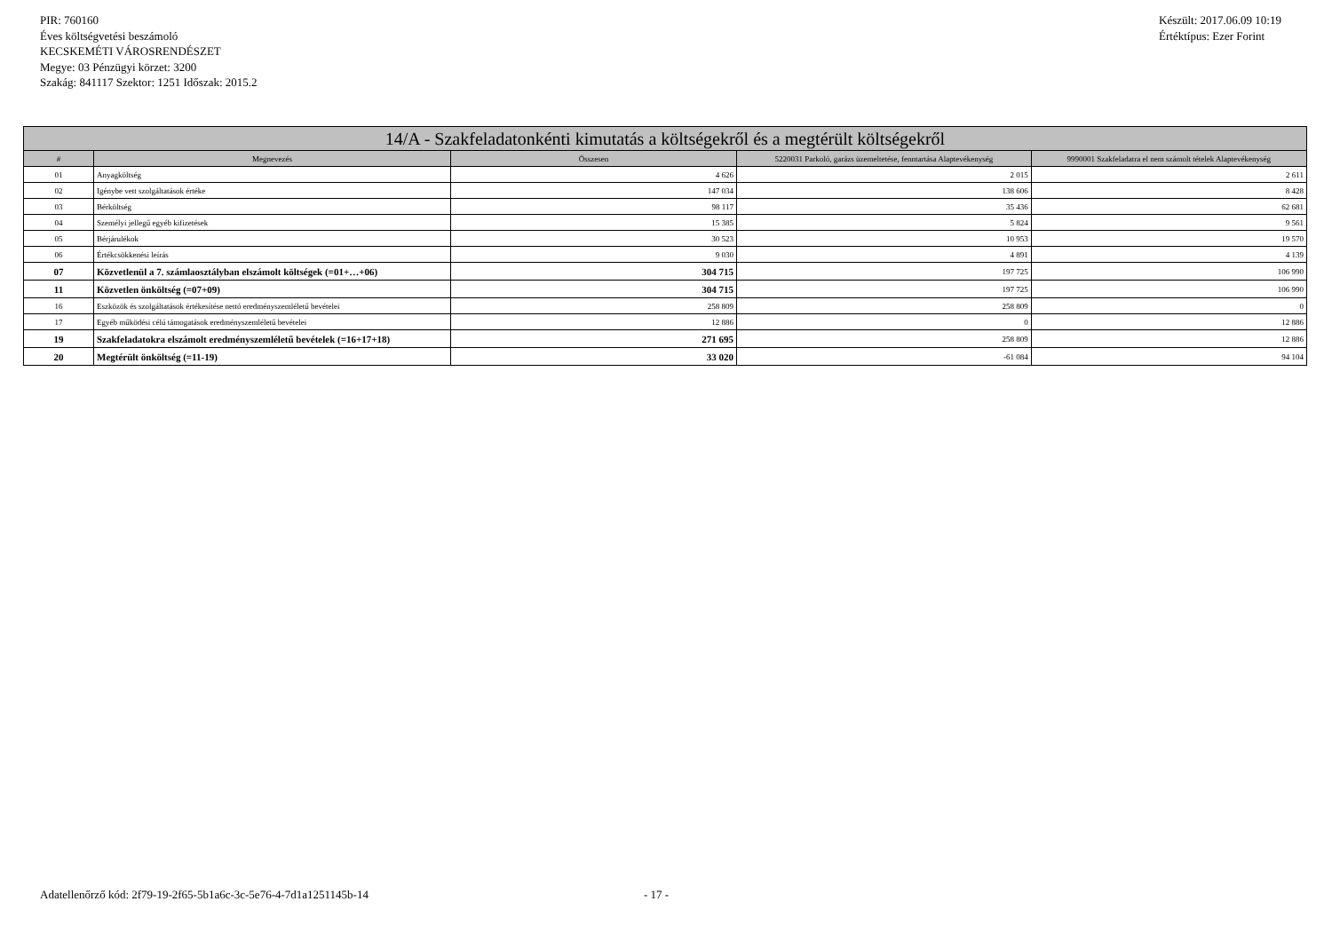PIR: 760160
Éves költségvetési beszámoló
KECSKEMÉTI VÁROSRENDÉSZET
Megye: 03 Pénzügyi körzet: 3200
Szakág: 841117 Szektor: 1251 Időszak: 2015.2
Készült: 2017.06.09 10:19
Értéktípus: Ezer Forint
| 14/A - Szakfeladatonkénti kimutatás a költségekről és a megtérült költségekről | | | | |
| --- | --- | --- | --- | --- |
| # | Megnevezés | Összesen | 5220031 Parkoló, garázs üzemeltetése, fenntartása Alaptevékenység | 9990001 Szakfeladatra el nem számolt tételek Alaptevékenység |
| 01 | Anyagköltség | 4 626 | 2 015 | 2 611 |
| 02 | Igénybe vett szolgáltatások értéke | 147 034 | 138 606 | 8 428 |
| 03 | Bérköltség | 98 117 | 35 436 | 62 681 |
| 04 | Személyi jellegű egyéb kifizetések | 15 385 | 5 824 | 9 561 |
| 05 | Bérjárulékok | 30 523 | 10 953 | 19 570 |
| 06 | Értékcsökkenési leírás | 9 030 | 4 891 | 4 139 |
| 07 | Közvetlenül a 7. számlaosztályban elszámolt költségek (=01+…+06) | 304 715 | 197 725 | 106 990 |
| 11 | Közvetlen önköltség (=07+09) | 304 715 | 197 725 | 106 990 |
| 16 | Eszközök és szolgáltatások értékesítése nettó eredményszemléletű bevételei | 258 809 | 258 809 | 0 |
| 17 | Egyéb működési célú támogatások eredményszemléletű bevételei | 12 886 | 0 | 12 886 |
| 19 | Szakfeladatokra elszámolt eredményszemléletű bevételek (=16+17+18) | 271 695 | 258 809 | 12 886 |
| 20 | Megtérült önköltség (=11-19) | 33 020 | -61 084 | 94 104 |
Adatellenőrző kód: 2f79-19-2f65-5b1a6c-3c-5e76-4-7d1a1251145b-14 - 17 -